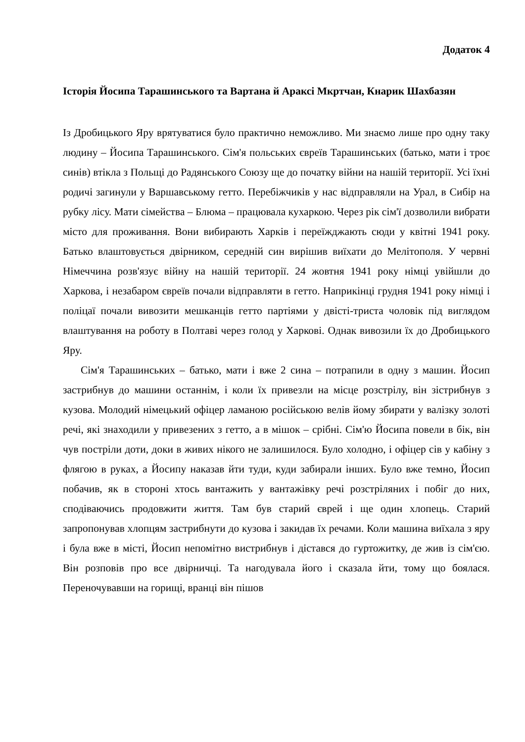Додаток 4
Історія Йосипа Тарашинського та Вартана й Араксі Мкртчан, Кнарик Шахбазян
Із Дробицького Яру врятуватися було практично неможливо. Ми знаємо лише про одну таку людину – Йосипа Тарашинського. Сім'я польських євреїв Тарашинських (батько, мати і троє синів) втікла з Польщі до Радянського Союзу ще до початку війни на нашій території. Усі їхні родичі загинули у Варшавському гетто. Перебіжчиків у нас відправляли на Урал, в Сибір на рубку лісу. Мати сімейства – Блюма – працювала кухаркою. Через рік сім'ї дозволили вибрати місто для проживання. Вони вибирають Харків і переїжджають сюди у квітні 1941 року. Батько влаштовується двірником, середній син вирішив виїхати до Мелітополя. У червні Німеччина розв'язує війну на нашій території. 24 жовтня 1941 року німці увійшли до Харкова, і незабаром євреїв почали відправляти в гетто. Наприкінці грудня 1941 року німці і поліцаї почали вивозити мешканців гетто партіями у двісті-триста чоловік під виглядом влаштування на роботу в Полтаві через голод у Харкові. Однак вивозили їх до Дробицького Яру.
Сім'я Тарашинських – батько, мати і вже 2 сина – потрапили в одну з машин. Йосип застрибнув до машини останнім, і коли їх привезли на місце розстрілу, він зістрибнув з кузова. Молодий німецький офіцер ламаною російською велів йому збирати у валізку золоті речі, які знаходили у привезених з гетто, а в мішок – срібні. Сім'ю Йосипа повели в бік, він чув постріли доти, доки в живих нікого не залишилося. Було холодно, і офіцер сів у кабіну з флягою в руках, а Йосипу наказав йти туди, куди забирали інших. Було вже темно, Йосип побачив, як в стороні хтось вантажить у вантажівку речі розстріляних і побіг до них, сподіваючись продовжити життя. Там був старий єврей і ще один хлопець. Старий запропонував хлопцям застрибнути до кузова і закидав їх речами. Коли машина виїхала з яру і була вже в місті, Йосип непомітно вистрибнув і дістався до гуртожитку, де жив із сім'єю. Він розповів про все двірничці. Та нагодувала його і сказала йти, тому що боялася. Переночувавши на горищі, вранці він пішов